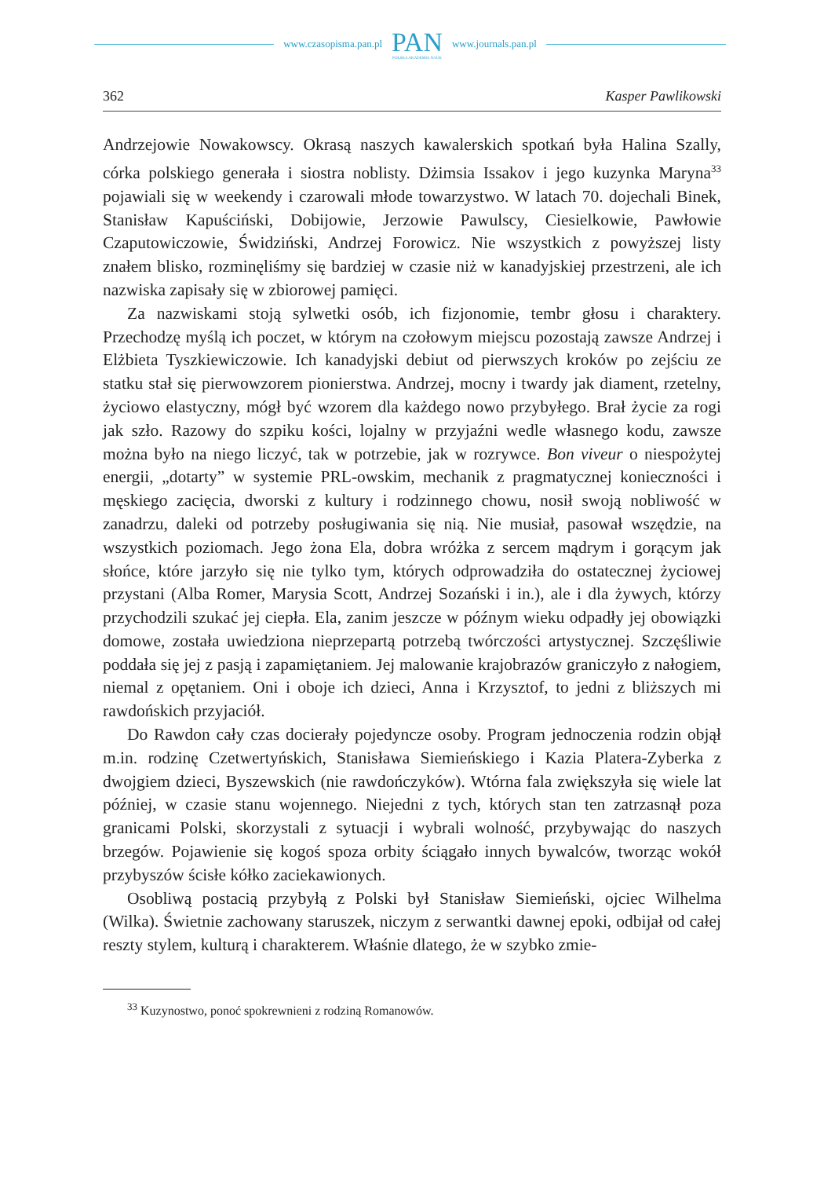www.czasopisma.pan.pl
PAN
POLSKA AKADEMIA NAUK
www.journals.pan.pl
362 Kasper Pawlikowski
Andrzejowie Nowakowscy. Okrasą naszych kawalerskich spotkań była Halina Szally, córka polskiego generała i siostra noblisty. Dżimsia Issakov i jego kuzynka Maryna<sup>33</sup> pojawiali się w weekendy i czarowali młode towarzystwo. W latach 70. dojechali Binek, Stanisław Kapuściński, Dobijowie, Jerzowie Pawulscy, Ciesielkowie, Pawłowie Czaputowiczowie, Świdziński, Andrzej Forowicz. Nie wszystkich z powyższej listy znałem blisko, rozminęliśmy się bardziej w czasie niż w kanadyjskiej przestrzeni, ale ich nazwiska zapisały się w zbiorowej pamięci.
Za nazwiskami stoją sylwetki osób, ich fizjonomie, tembr głosu i charaktery. Przechodzę myślą ich poczet, w którym na czołowym miejscu pozostają zawsze Andrzej i Elżbieta Tyszkiewiczowie. Ich kanadyjski debiut od pierwszych kroków po zejściu ze statku stał się pierwowzorem pionierstwa. Andrzej, mocny i twardy jak diament, rzetelny, życiowo elastyczny, mógł być wzorem dla każdego nowo przybyłego. Brał życie za rogi jak szło. Razowy do szpiku kości, lojalny w przyjaźni wedle własnego kodu, zawsze można było na niego liczyć, tak w potrzebie, jak w rozrywce. Bon viveur o niespożytej energii, „dotarty” w systemie PRL-owskim, mechanik z pragmatycznej konieczności i męskiego zacięcia, dworski z kultury i rodzinnego chowu, nosił swoją nobliwość w zanadrzu, daleki od potrzeby posługiwania się nią. Nie musiał, pasował wszędzie, na wszystkich poziomach. Jego żona Ela, dobra wróżka z sercem mądrym i gorącym jak słońce, które jarzyło się nie tylko tym, których odprowadziła do ostatecznej życiowej przystani (Alba Romer, Marysia Scott, Andrzej Sozański i in.), ale i dla żywych, którzy przychodzili szukać jej ciepła. Ela, zanim jeszcze w późnym wieku odpadły jej obowiązki domowe, została uwiedziona nieprzepartą potrzebą twórczości artystycznej. Szczęśliwie poddała się jej z pasją i zapamiętaniem. Jej malowanie krajobrazów graniczyło z nałogiem, niemal z opętaniem. Oni i oboje ich dzieci, Anna i Krzysztof, to jedni z bliższych mi rawdońskich przyjaciół.
Do Rawdon cały czas docierały pojedyncze osoby. Program jednoczenia rodzin objął m.in. rodzinę Czetwertyńskich, Stanisława Siemieńskiego i Kazia Platera-Zyberka z dwojgiem dzieci, Byszewskich (nie rawdończyków). Wtórna fala zwiększyła się wiele lat później, w czasie stanu wojennego. Niejedni z tych, których stan ten zatrzasnął poza granicami Polski, skorzystali z sytuacji i wybrali wolność, przybywając do naszych brzegów. Pojawienie się kogoś spoza orbity ściągało innych bywalców, tworząc wokół przybyszów ścisłe kółko zaciekawionych.
Osobliwą postacią przybyłą z Polski był Stanisław Siemieński, ojciec Wilhelma (Wilka). Świetnie zachowany staruszek, niczym z serwantki dawnej epoki, odbijał od całej reszty stylem, kulturą i charakterem. Właśnie dlatego, że w szybko zmie-
<sup>33</sup> Kuzynostwo, ponoć spokrewnieni z rodziną Romanowów.